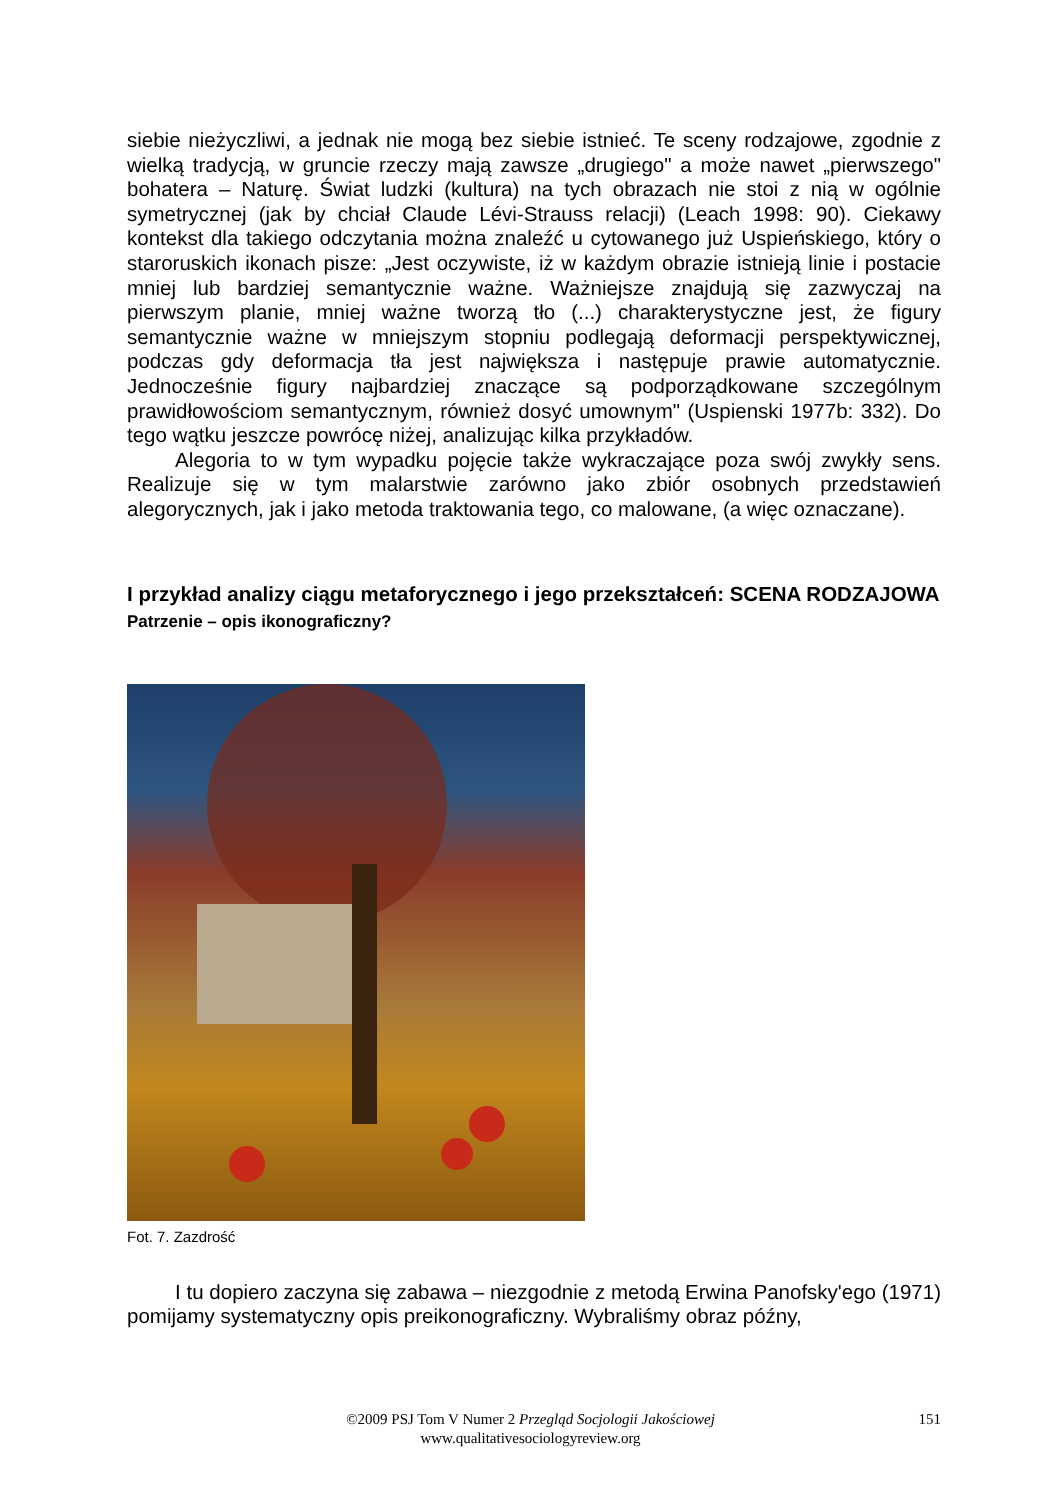siebie nieżyczliwi, a jednak nie mogą bez siebie istnieć. Te sceny rodzajowe, zgodnie z wielką tradycją, w gruncie rzeczy mają zawsze „drugiego" a może nawet „pierwszego" bohatera – Naturę. Świat ludzki (kultura) na tych obrazach nie stoi z nią w ogólnie symetrycznej (jak by chciał Claude Lévi-Strauss relacji) (Leach 1998: 90). Ciekawy kontekst dla takiego odczytania można znaleźć u cytowanego już Uspieńskiego, który o staroruskich ikonach pisze: „Jest oczywiste, iż w każdym obrazie istnieją linie i postacie mniej lub bardziej semantycznie ważne. Ważniejsze znajdują się zazwyczaj na pierwszym planie, mniej ważne tworzą tło (...) charakterystyczne jest, że figury semantycznie ważne w mniejszym stopniu podlegają deformacji perspektywicznej, podczas gdy deformacja tła jest największa i następuje prawie automatycznie. Jednocześnie figury najbardziej znaczące są podporządkowane szczególnym prawidłowościom semantycznym, również dosyć umownym" (Uspienski 1977b: 332). Do tego wątku jeszcze powrócę niżej, analizując kilka przykładów.
Alegoria to w tym wypadku pojęcie także wykraczające poza swój zwykły sens. Realizuje się w tym malarstwie zarówno jako zbiór osobnych przedstawień alegorycznych, jak i jako metoda traktowania tego, co malowane, (a więc oznaczane).
I przykład analizy ciągu metaforycznego i jego przekształceń: SCENA RODZAJOWA
Patrzenie – opis ikonograficzny?
Fot. 7. Zazdrość
I tu dopiero zaczyna się zabawa – niezgodnie z metodą Erwina Panofsky'ego (1971) pomijamy systematyczny opis preikonograficzny. Wybraliśmy obraz późny,
©2009 PSJ Tom V Numer 2 Przegląd Socjologii Jakościowej
www.qualitativesociologyreview.org
151